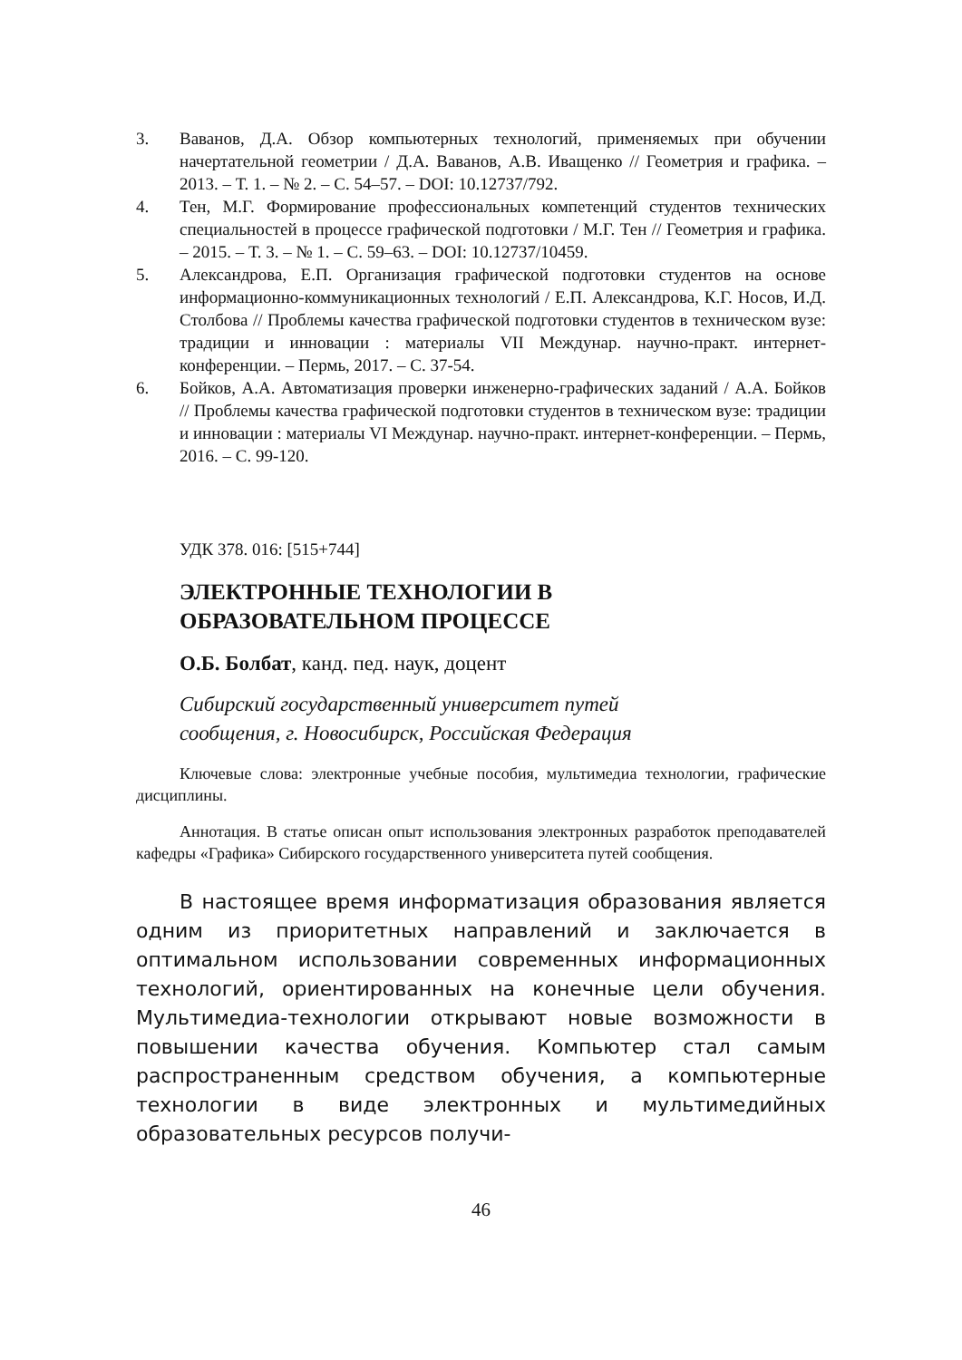3. Ваванов, Д.А. Обзор компьютерных технологий, применяемых при обучении начертательной геометрии / Д.А. Ваванов, А.В. Иващенко // Геометрия и графика. – 2013. – Т. 1. – № 2. – С. 54–57. – DOI: 10.12737/792.
4. Тен, М.Г. Формирование профессиональных компетенций студентов технических специальностей в процессе графической подготовки / М.Г. Тен // Геометрия и графика. – 2015. – Т. 3. – № 1. – С. 59–63. – DOI: 10.12737/10459.
5. Александрова, Е.П. Организация графической подготовки студентов на основе информационно-коммуникационных технологий / Е.П. Александрова, К.Г. Носов, И.Д. Столбова // Проблемы качества графической подготовки студентов в техническом вузе: традиции и инновации : материалы VII Междунар. научно-практ. интернет-конференции. – Пермь, 2017. – С. 37-54.
6. Бойков, А.А. Автоматизация проверки инженерно-графических заданий / А.А. Бойков // Проблемы качества графической подготовки студентов в техническом вузе: традиции и инновации : материалы VI Междунар. научно-практ. интернет-конференции. – Пермь, 2016. – С. 99-120.
УДК 378. 016: [515+744]
ЭЛЕКТРОННЫЕ ТЕХНОЛОГИИ В
ОБРАЗОВАТЕЛЬНОМ ПРОЦЕССЕ
О.Б. Болбат, канд. пед. наук, доцент
Сибирский государственный университет путей
сообщения, г. Новосибирск, Российская Федерация
Ключевые слова: электронные учебные пособия, мультимедиа технологии, графические дисциплины.
Аннотация. В статье описан опыт использования электронных разработок преподавателей кафедры «Графика» Сибирского государственного университета путей сообщения.
В настоящее время информатизация образования является одним из приоритетных направлений и заключается в оптимальном использовании современных информационных технологий, ориентированных на конечные цели обучения. Мультимедиа-технологии открывают новые возможности в повышении качества обучения. Компьютер стал самым распространенным средством обучения, а компьютерные технологии в виде электронных и мультимедийных образовательных ресурсов получи-
46